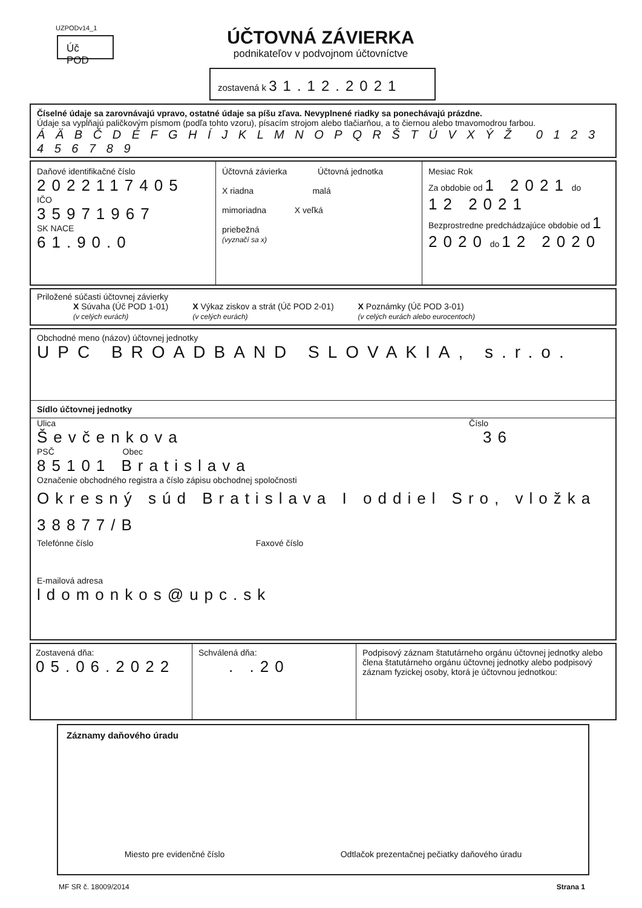UZPODv14_1
Úč POD
ÚČTOVNÁ ZÁVIERKA
podnikateľov v podvojnom účtovníctve
zostavená k 31.12.2021
Číselné údaje sa zarovnávajú vpravo, ostatné údaje sa píšu zľava. Nevyplnené riadky sa ponechávajú prázdne.
Údaje sa vypĺňajú paličkovým písmom (podľa tohto vzoru), písacím strojom alebo tlačiarňou, a to čiernou alebo tmavomodrou farbou.
Á Ä B Č D É F G H Í J K L M N O P Q R Š T Ú V X Ý Ž 0 1 2 3 4 5 6 7 8 9
Daňové identifikačné číslo
2022117405
IČO
35971967
SK NACE
61.90.0
Účtovná závierka Účtovná jednotka
X riadna malá
mimoriadna X veľká
priebežná
(vyznačí sa x)
Mesiac Rok
Za obdobie od 1 2021 do 12 2021
Bezprostredne predchádzajúce obdobie od 1 2020 do 12 2020
Priložené súčasti účtovnej závierky
X Súvaha (Úč POD 1-01)
(v celých eurách)
X Výkaz ziskov a strát (Úč POD 2-01)
(v celých eurách)
X Poznámky (Úč POD 3-01)
(v celých eurách alebo eurocentoch)
Obchodné meno (názov) účtovnej jednotky
UPC BROADBAND SLOVAKIA, s.r.o.
Sídlo účtovnej jednotky
Ulica Číslo
Ševčenkova 36
PSČ Obec
85101 Bratislava
Označenie obchodného registra a číslo zápisu obchodnej spoločnosti
Okresný súd Bratislava I oddiel Sro, vložka 38877/B
Telefónne číslo Faxové číslo
E-mailová adresa
ldomonkos@upc.sk
Zostavená dňa:
05.06.2022
Schválená dňa:
. .20
Podpisový záznam štatutárneho orgánu účtovnej jednotky alebo člena štatutárneho orgánu účtovnej jednotky alebo podpisový záznam fyzickej osoby, ktorá je účtovnou jednotkou:
Záznamy daňového úradu
Miesto pre evidenčné číslo Odtlačok prezentačnej pečiatky daňového úradu
MF SR č. 18009/2014 Strana 1